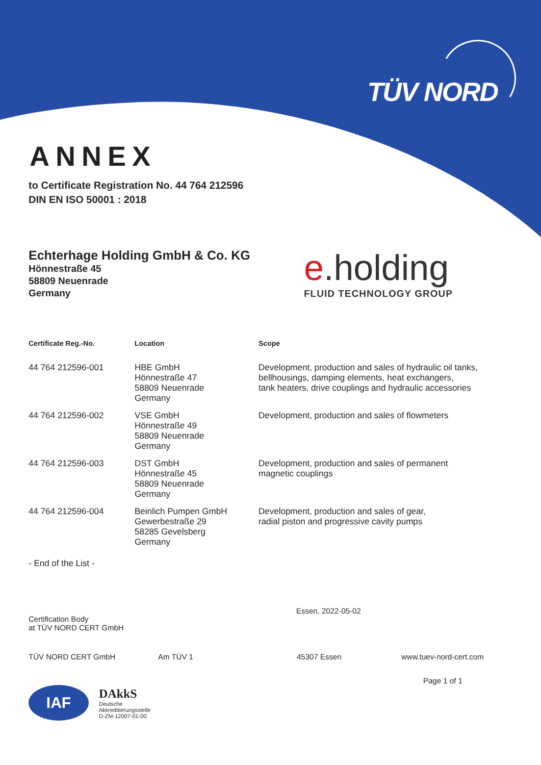TÜV NORD
ANNEX
to Certificate Registration No. 44 764 212596
DIN EN ISO 50001 : 2018
Echterhage Holding GmbH & Co. KG
Hönnestraße 45
58809 Neuenrade
Germany
e.holding
FLUID TECHNOLOGY GROUP
| Certificate Reg.-No. | Location | Scope |
| --- | --- | --- |
| 44 764 212596-001 | HBE GmbH Hönnestraße 47 58809 Neuenrade Germany | Development, production and sales of hydraulic oil tanks, bellhousings, damping elements, heat exchangers, tank heaters, drive couplings and hydraulic accessories |
| 44 764 212596-002 | VSE GmbH Hönnestraße 49 58809 Neuenrade Germany | Development, production and sales of flowmeters |
| 44 764 212596-003 | DST GmbH Hönnestraße 45 58809 Neuenrade Germany | Development, production and sales of permanent magnetic couplings |
| 44 764 212596-004 | Beinlich Pumpen GmbH Gewerbestraße 29 58285 Gevelsberg Germany | Development, production and sales of gear, radial piston and progressive cavity pumps |
- End of the List -
Certification Body
at TÜV NORD CERT GmbH
Essen, 2022-05-02
TÜV NORD CERT GmbH Am TÜV 1 45307 Essen www.tuev-nord-cert.com
Page 1 of 1
IAF
DAkkS
Deutsche
Akkreditierungsstelle
D-ZM-12007-01-00